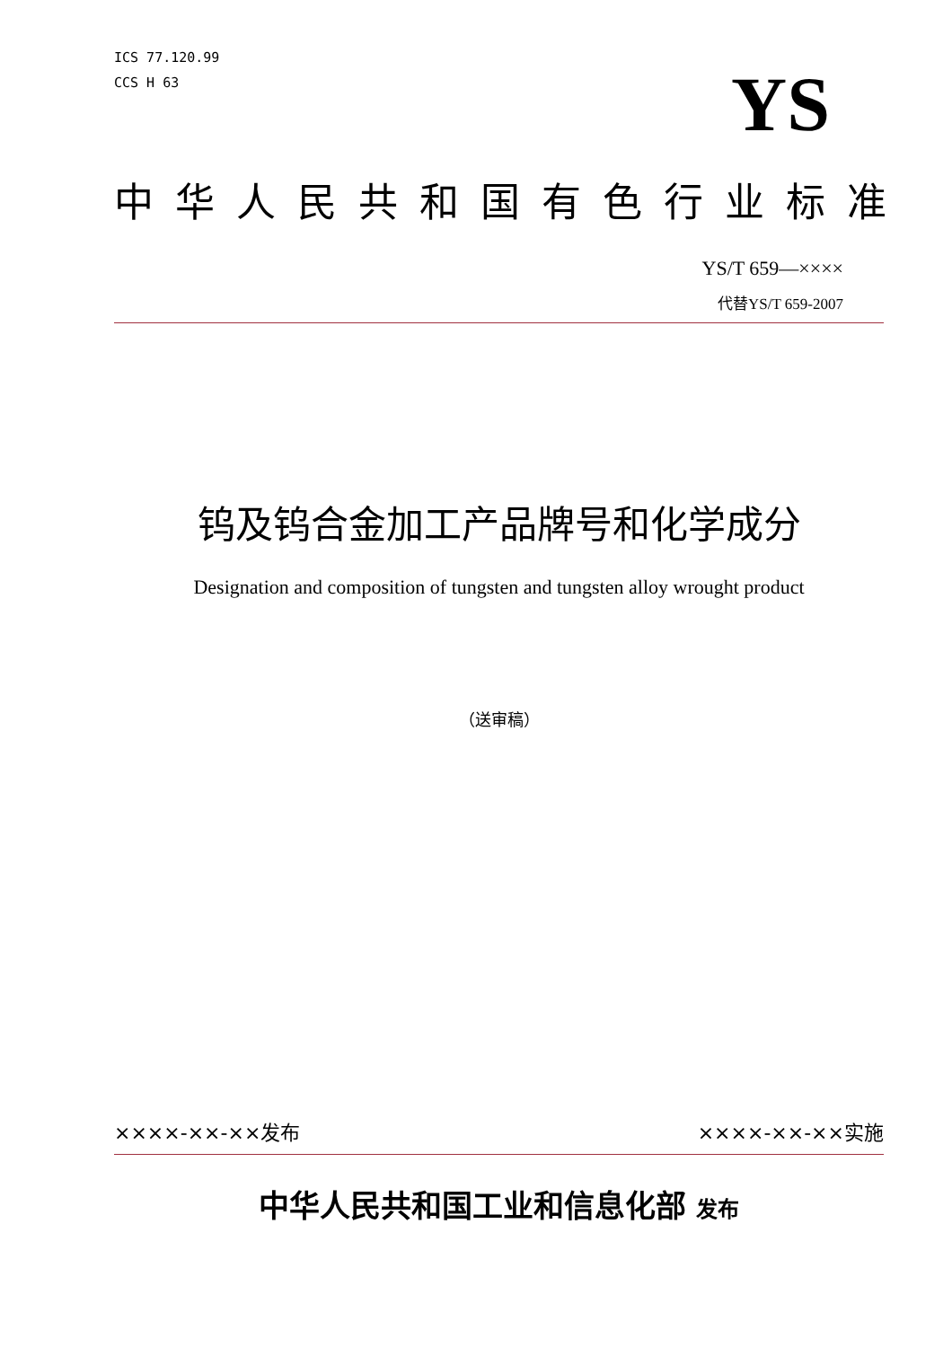ICS 77.120.99
CCS H 63
YS
中华人民共和国有色行业标准
YS/T 659—××××
代替YS/T 659-2007
钨及钨合金加工产品牌号和化学成分
Designation and composition of tungsten and tungsten alloy wrought product
（送审稿）
××××-××-××发布 ××××-××-××实施
中华人民共和国工业和信息化部 发布